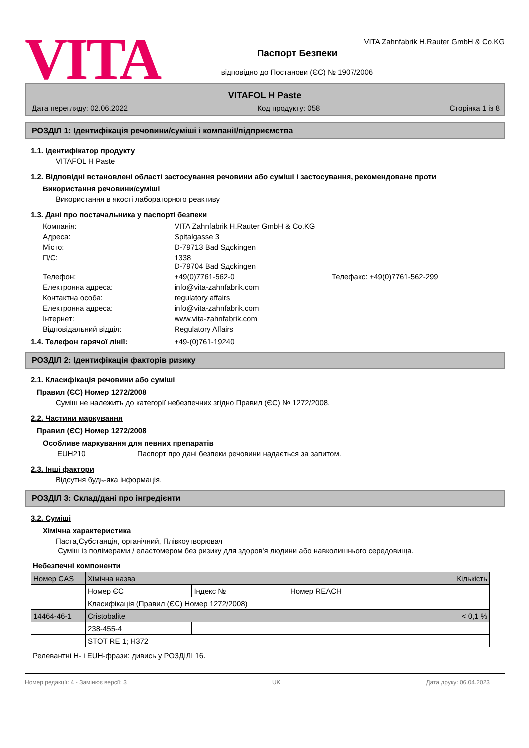VITA
VITA Zahnfabrik H.Rauter GmbH & Co.KG
Паспорт Безпеки
відповідно до Постанови (ЄС) № 1907/2006
VITAFOL H Paste
Дата перегляду: 02.06.2022 Код продукту: 058 Сторінка 1 із 8
РОЗДІЛ 1: Ідентифікація речовини/суміші і компанії/підприємства
1.1. Ідентифікатор продукту
VITAFOL H Paste
1.2. Відповідні встановлені області застосування речовини або суміші і застосування, рекомендоване проти
Використання речовини/суміші
Використання в якості лабораторного реактиву
1.3. Дані про постачальника у паспорті безпеки
| Компанія: | VITA Zahnfabrik H.Rauter GmbH & Co.KG | |
| Адреса: | Spitalgasse 3 | |
| Місто: | D-79713 Bad Sдckingen | |
| П/С: | 1338 D-79704 Bad Sдckingen | |
| Телефон: | +49(0)7761-562-0 | Телефакс: +49(0)7761-562-299 |
| Електронна адреса: | info@vita-zahnfabrik.com | |
| Контактна особа: | regulatory affairs | |
| Електронна адреса: | info@vita-zahnfabrik.com | |
| Інтернет: | www.vita-zahnfabrik.com | |
| Відповідальний відділ: | Regulatory Affairs | |
1.4. Телефон гарячої лінії: +49-(0)761-19240
РОЗДІЛ 2: Ідентифікація факторів ризику
2.1. Класифікація речовини або суміші
Правил (ЄС) Номер 1272/2008
Суміш не належить до категорії небезпечних згідно Правил (ЄС) № 1272/2008.
2.2. Частини маркування
Правил (ЄС) Номер 1272/2008
Особливе маркування для певних препаратів
EUH210 Паспорт про дані безпеки речовини надається за запитом.
2.3. Інші фактори
Відсутня будь-яка інформація.
РОЗДІЛ 3: Склад/дані про інгредієнти
3.2. Суміші
Хімічна характеристика
Паста,Субстанція, органічний, Плівкоутворювач
Суміш із полімерами / еластомером без ризику для здоров'я людини або навколишнього середовища.
Небезпечні компоненти
| Номер CAS | Хімічна назва | | | Кількість |
| --- | --- | --- | --- | --- |
| | Номер ЄС | Індекс № | Номер REACH | |
| | Класифікація (Правил (ЄС) Номер 1272/2008) | | | |
| 14464-46-1 | Cristobalite | | | < 0,1 % |
| | 238-455-4 | | | |
| | STOT RE 1; H372 | | | |
Релевантні H- і EUH-фрази: дивись у РОЗДІЛІ 16.
Номер редакції: 4 - Замінює версії: 3 UK Дата друку: 06.04.2023